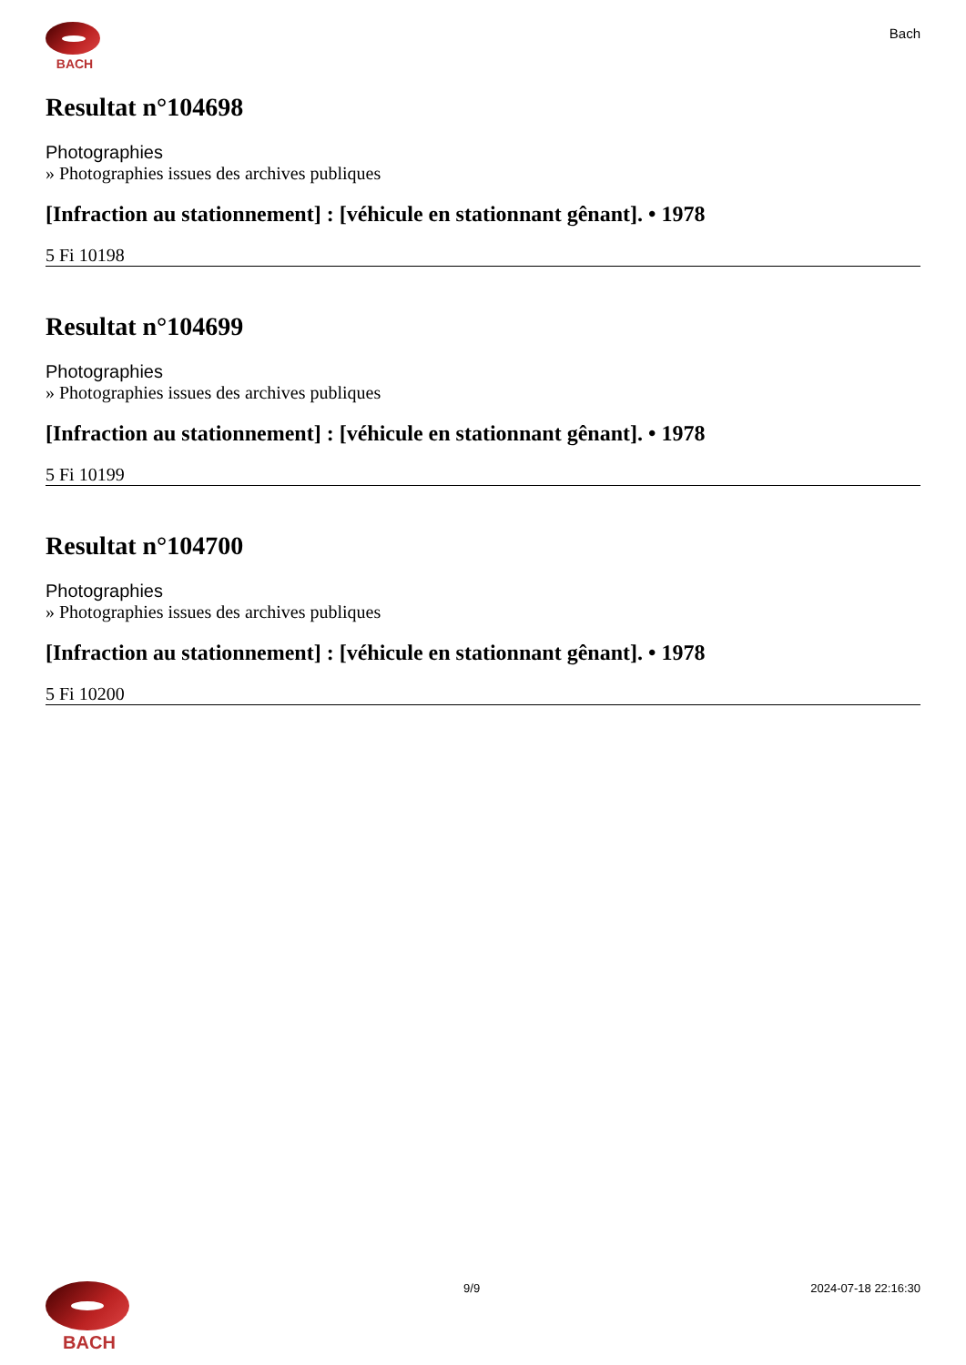BACH
Bach
Resultat n°104698
Photographies
» Photographies issues des archives publiques
[Infraction au stationnement] : [véhicule en stationnant gênant]. • 1978
5 Fi 10198
Resultat n°104699
Photographies
» Photographies issues des archives publiques
[Infraction au stationnement] : [véhicule en stationnant gênant]. • 1978
5 Fi 10199
Resultat n°104700
Photographies
» Photographies issues des archives publiques
[Infraction au stationnement] : [véhicule en stationnant gênant]. • 1978
5 Fi 10200
BACH
9/9 2024-07-18 22:16:30